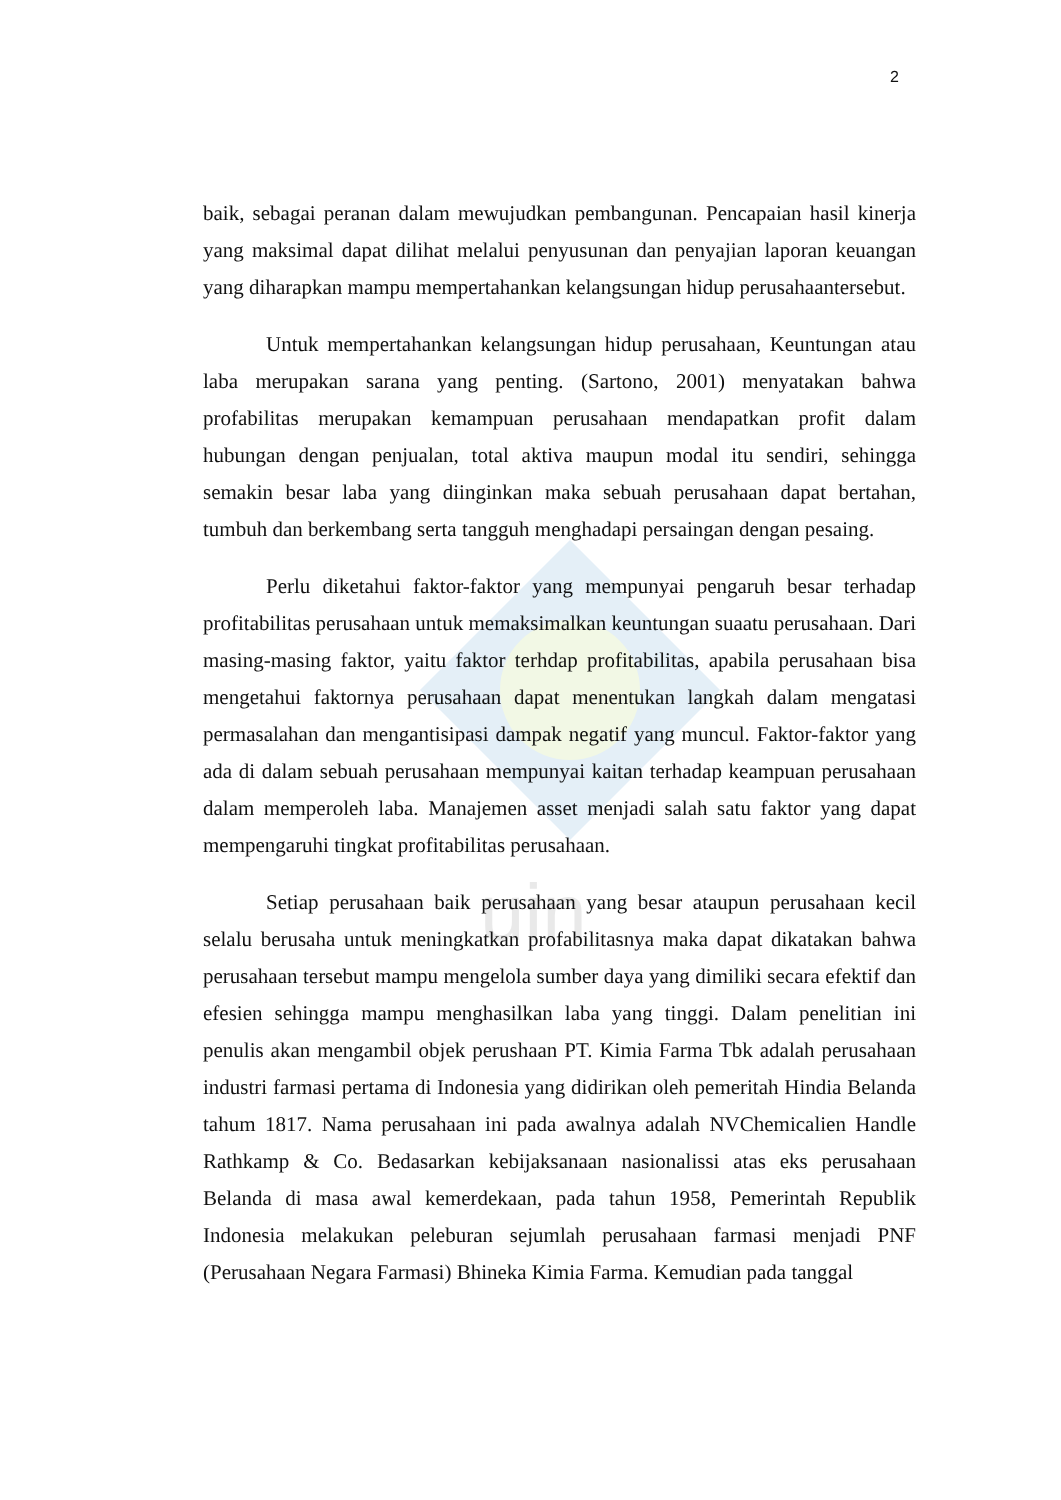uin
2
baik, sebagai peranan dalam mewujudkan pembangunan. Pencapaian hasil kinerja yang maksimal dapat dilihat melalui penyusunan dan penyajian laporan keuangan yang diharapkan mampu mempertahankan kelangsungan hidup perusahaantersebut.
Untuk mempertahankan kelangsungan hidup perusahaan, Keuntungan atau laba merupakan sarana yang penting. (Sartono, 2001) menyatakan bahwa profabilitas merupakan kemampuan perusahaan mendapatkan profit dalam hubungan dengan penjualan, total aktiva maupun modal itu sendiri, sehingga semakin besar laba yang diinginkan maka sebuah perusahaan dapat bertahan, tumbuh dan berkembang serta tangguh menghadapi persaingan dengan pesaing.
Perlu diketahui faktor-faktor yang mempunyai pengaruh besar terhadap profitabilitas perusahaan untuk memaksimalkan keuntungan suaatu perusahaan. Dari masing-masing faktor, yaitu faktor terhdap profitabilitas, apabila perusahaan bisa mengetahui faktornya perusahaan dapat menentukan langkah dalam mengatasi permasalahan dan mengantisipasi dampak negatif yang muncul. Faktor-faktor yang ada di dalam sebuah perusahaan mempunyai kaitan terhadap keampuan perusahaan dalam memperoleh laba. Manajemen asset menjadi salah satu faktor yang dapat mempengaruhi tingkat profitabilitas perusahaan.
Setiap perusahaan baik perusahaan yang besar ataupun perusahaan kecil selalu berusaha untuk meningkatkan profabilitasnya maka dapat dikatakan bahwa perusahaan tersebut mampu mengelola sumber daya yang dimiliki secara efektif dan efesien sehingga mampu menghasilkan laba yang tinggi. Dalam penelitian ini penulis akan mengambil objek perushaan PT. Kimia Farma Tbk adalah perusahaan industri farmasi pertama di Indonesia yang didirikan oleh pemeritah Hindia Belanda tahum 1817. Nama perusahaan ini pada awalnya adalah NVChemicalien Handle Rathkamp & Co. Bedasarkan kebijaksanaan nasionalissi atas eks perusahaan Belanda di masa awal kemerdekaan, pada tahun 1958, Pemerintah Republik Indonesia melakukan peleburan sejumlah perusahaan farmasi menjadi PNF (Perusahaan Negara Farmasi) Bhineka Kimia Farma. Kemudian pada tanggal